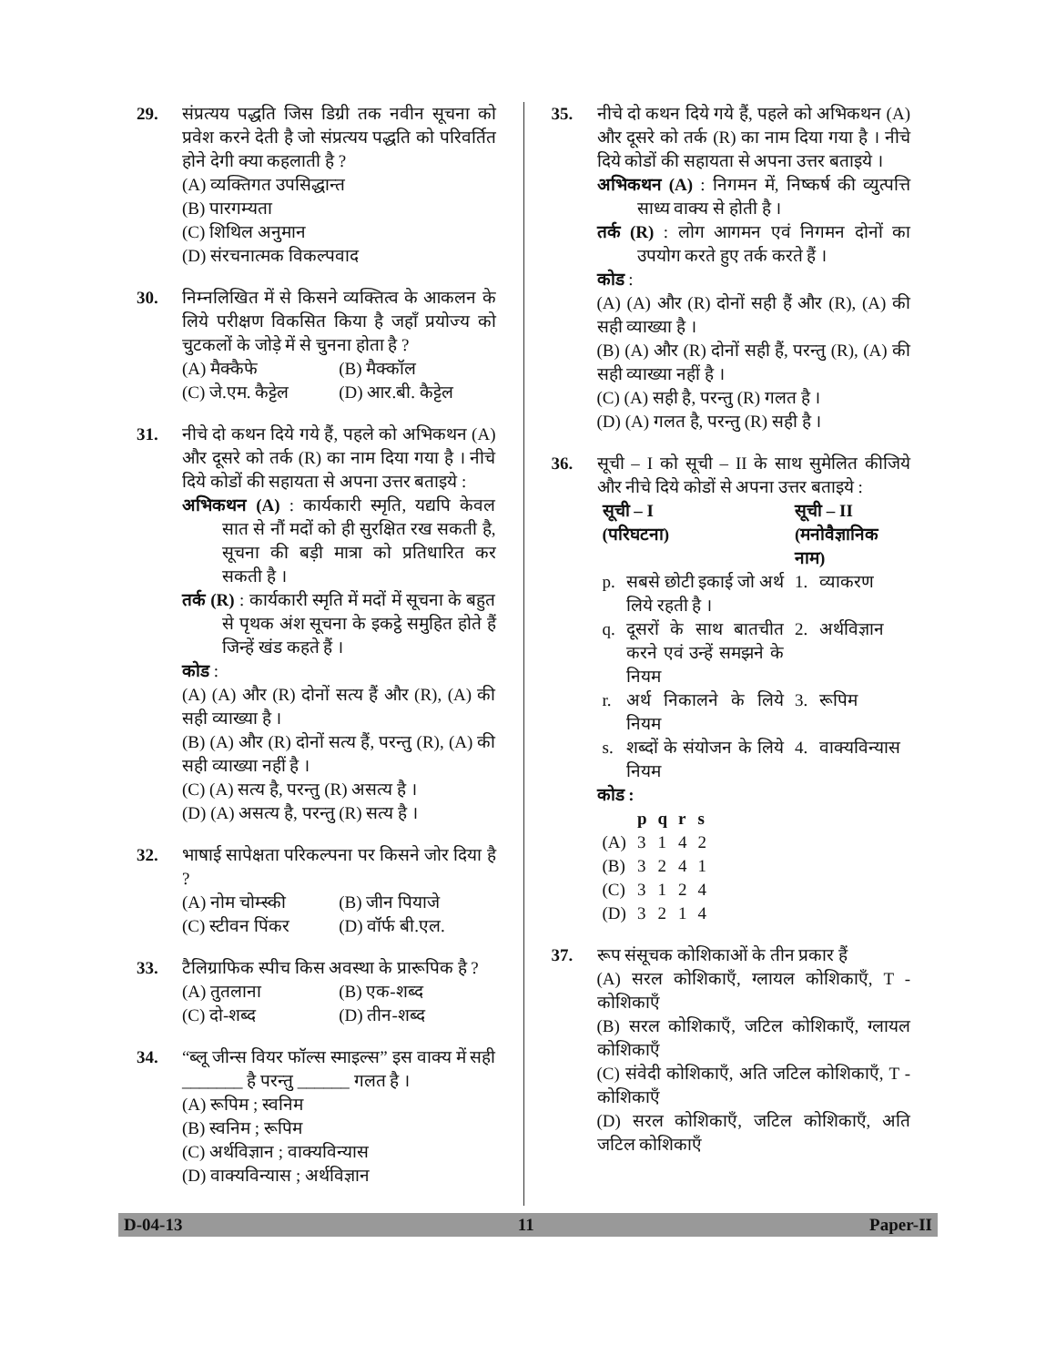29. संप्रत्यय पद्धति जिस डिग्री तक नवीन सूचना को प्रवेश करने देती है जो संप्रत्यय पद्धति को परिवर्तित होने देगी क्या कहलाती है ?
(A) व्यक्तिगत उपसिद्धान्त
(B) पारगम्यता
(C) शिथिल अनुमान
(D) संरचनात्मक विकल्पवाद
30. निम्नलिखित में से किसने व्यक्तित्व के आकलन के लिये परीक्षण विकसित किया है जहाँ प्रयोज्य को चुटकलों के जोड़े में से चुनना होता है ?
(A) मैक्कैफे (B) मैक्कॉल
(C) जे.एम. कैट्टेल (D) आर.बी. कैट्टेल
31. नीचे दो कथन दिये गये हैं, पहले को अभिकथन (A) और दूसरे को तर्क (R) का नाम दिया गया है । नीचे दिये कोडों की सहायता से अपना उत्तर बताइये :
अभिकथन (A) : कार्यकारी स्मृति, यद्यपि केवल सात से नौं मदों को ही सुरक्षित रख सकती है, सूचना की बड़ी मात्रा को प्रतिधारित कर सकती है ।
तर्क (R) : कार्यकारी स्मृति में मदों में सूचना के बहुत से पृथक अंश सूचना के इकट्ठे समुहित होते हैं जिन्हें खंड कहते हैं ।
कोड :
(A) (A) और (R) दोनों सत्य हैं और (R), (A) की सही व्याख्या है ।
(B) (A) और (R) दोनों सत्य हैं, परन्तु (R), (A) की सही व्याख्या नहीं है ।
(C) (A) सत्य है, परन्तु (R) असत्य है ।
(D) (A) असत्य है, परन्तु (R) सत्य है ।
32. भाषाई सापेक्षता परिकल्पना पर किसने जोर दिया है ?
(A) नोम चोम्स्की (B) जीन पियाजे
(C) स्टीवन पिंकर (D) वॉर्फ बी.एल.
33. टैलिग्राफिक स्पीच किस अवस्था के प्रारूपिक है ?
(A) तुतलाना (B) एक-शब्द
(C) दो-शब्द (D) तीन-शब्द
34. “ब्लू जीन्स वियर फॉल्स स्माइल्स” इस वाक्य में सही _______ है परन्तु ______ गलत है ।
(A) रूपिम ; स्वनिम
(B) स्वनिम ; रूपिम
(C) अर्थविज्ञान ; वाक्यविन्यास
(D) वाक्यविन्यास ; अर्थविज्ञान
35. नीचे दो कथन दिये गये हैं, पहले को अभिकथन (A) और दूसरे को तर्क (R) का नाम दिया गया है । नीचे दिये कोडों की सहायता से अपना उत्तर बताइये ।
अभिकथन (A) : निगमन में, निष्कर्ष की व्युत्पत्ति साध्य वाक्य से होती है ।
तर्क (R) : लोग आगमन एवं निगमन दोनों का उपयोग करते हुए तर्क करते हैं ।
कोड :
(A) (A) और (R) दोनों सही हैं और (R), (A) की सही व्याख्या है ।
(B) (A) और (R) दोनों सही हैं, परन्तु (R), (A) की सही व्याख्या नहीं है ।
(C) (A) सही है, परन्तु (R) गलत है ।
(D) (A) गलत है, परन्तु (R) सही है ।
36. सूची – I को सूची – II के साथ सुमेलित कीजिये और नीचे दिये कोडों से अपना उत्तर बताइये :
| सूची – I (परिघटना) | | सूची – II (मनोवैज्ञानिक नाम) | |
| --- | --- | --- | --- |
| p. | सबसे छोटी इकाई जो अर्थ लिये रहती है । | 1. | व्याकरण |
| q. | दूसरों के साथ बातचीत करने एवं उन्हें समझने के नियम | 2. | अर्थविज्ञान |
| r. | अर्थ निकालने के लिये नियम | 3. | रूपिम |
| s. | शब्दों के संयोजन के लिये नियम | 4. | वाक्यविन्यास |
कोड :
| | p | q | r | s |
| --- | --- | --- | --- | --- |
| (A) | 3 | 1 | 4 | 2 |
| (B) | 3 | 2 | 4 | 1 |
| (C) | 3 | 1 | 2 | 4 |
| (D) | 3 | 2 | 1 | 4 |
37. रूप संसूचक कोशिकाओं के तीन प्रकार हैं
(A) सरल कोशिकाएँ, ग्लायल कोशिकाएँ, T - कोशिकाएँ
(B) सरल कोशिकाएँ, जटिल कोशिकाएँ, ग्लायल कोशिकाएँ
(C) संवेदी कोशिकाएँ, अति जटिल कोशिकाएँ, T - कोशिकाएँ
(D) सरल कोशिकाएँ, जटिल कोशिकाएँ, अति जटिल कोशिकाएँ
D-04-13 11 Paper-II